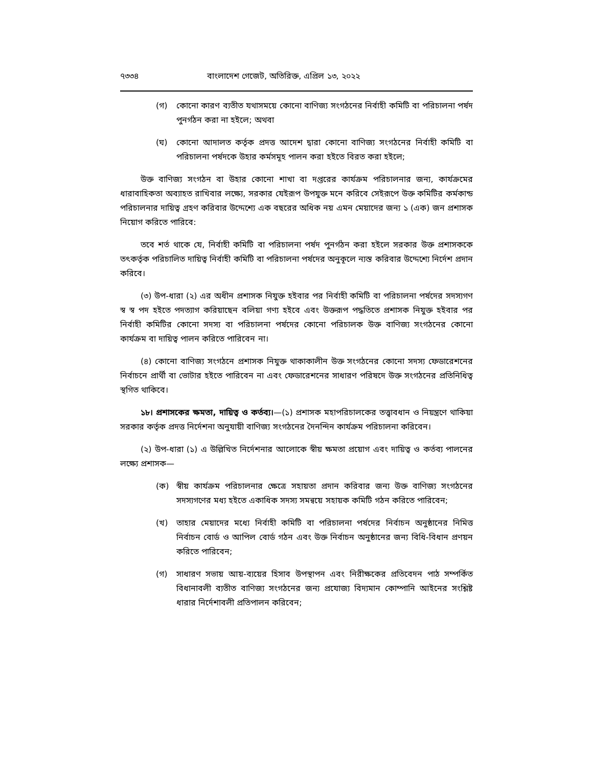৭৩৩৪ বাংলাদেশ গেজেট, অতিরিক্ত, এপ্রিল ১৩, ২০২২
(গ) কোনো কারণ ব্যতীত যথাসময়ে কোনো বাণিজ্য সংগঠনের নির্বাহী কমিটি বা পরিচালনা পর্ষদ পুনর্গঠন করা না হইলে; অথবা
(ঘ) কোনো আদালত কর্তৃক প্রদত্ত আদেশ দ্বারা কোনো বাণিজ্য সংগঠনের নির্বাহী কমিটি বা পরিচালনা পর্ষদকে উহার কর্মসমূহ পালন করা হইতে বিরত করা হইলে;
উক্ত বাণিজ্য সংগঠন বা উহার কোনো শাখা বা দপ্তরের কার্যক্রম পরিচালনার জন্য, কার্যক্রমের ধারাবাহিকতা অব্যাহত রাখিবার লক্ষ্যে, সরকার যেইরূপ উপযুক্ত মনে করিবে সেইরূপে উক্ত কমিটির কর্মকান্ড পরিচালনার দায়িত্ব গ্রহণ করিবার উদ্দেশ্যে এক বছরের অধিক নয় এমন মেয়াদের জন্য ১ (এক) জন প্রশাসক নিয়োগ করিতে পারিবে:
তবে শর্ত থাকে যে, নির্বাহী কমিটি বা পরিচালনা পর্ষদ পুনর্গঠন করা হইলে সরকার উক্ত প্রশাসককে তৎকর্তৃক পরিচালিত দায়িত্ব নির্বাহী কমিটি বা পরিচালনা পর্ষদের অনুকূলে ন্যস্ত করিবার উদ্দেশ্যে নির্দেশ প্রদান করিবে।
(৩) উপ-ধারা (২) এর অধীন প্রশাসক নিযুক্ত হইবার পর নির্বাহী কমিটি বা পরিচালনা পর্ষদের সদস্যগণ স্ব স্ব পদ হইতে পদত্যাগ করিয়াছেন বলিয়া গণ্য হইবে এবং উক্তরূপ পদ্ধতিতে প্রশাসক নিযুক্ত হইবার পর নির্বাহী কমিটির কোনো সদস্য বা পরিচালনা পর্ষদের কোনো পরিচালক উক্ত বাণিজ্য সংগঠনের কোনো কার্যক্রম বা দায়িত্ব পালন করিতে পারিবেন না।
(৪) কোনো বাণিজ্য সংগঠনে প্রশাসক নিযুক্ত থাকাকালীন উক্ত সংগঠনের কোনো সদস্য ফেডারেশনের নির্বাচনে প্রার্থী বা ভোটার হইতে পারিবেন না এবং ফেডারেশনের সাধারণ পরিষদে উক্ত সংগঠনের প্রতিনিধিত্ব স্থগিত থাকিবে।
১৮। প্রশাসকের ক্ষমতা, দায়িত্ব ও কর্তব্য।—(১) প্রশাসক মহাপরিচালকের তত্ত্বাবধান ও নিয়ন্ত্রণে থাকিয়া সরকার কর্তৃক প্রদত্ত নির্দেশনা অনুযায়ী বাণিজ্য সংগঠনের দৈনন্দিন কার্যক্রম পরিচালনা করিবেন।
(২) উপ-ধারা (১) এ উল্লিখিত নির্দেশনার আলোকে স্বীয় ক্ষমতা প্রয়োগ এবং দায়িত্ব ও কর্তব্য পালনের লক্ষ্যে প্রশাসক—
(ক) স্বীয় কার্যক্রম পরিচালনার ক্ষেত্রে সহায়তা প্রদান করিবার জন্য উক্ত বাণিজ্য সংগঠনের সদস্যগণের মধ্য হইতে একাধিক সদস্য সমন্বয়ে সহায়ক কমিটি গঠন করিতে পারিবেন;
(খ) তাহার মেয়াদের মধ্যে নির্বাহী কমিটি বা পরিচালনা পর্ষদের নির্বাচন অনুষ্ঠানের নিমিত্ত নির্বাচন বোর্ড ও আপিল বোর্ড গঠন এবং উক্ত নির্বাচন অনুষ্ঠানের জন্য বিধি-বিধান প্রণয়ন করিতে পারিবেন;
(গ) সাধারণ সভায় আয়-ব্যয়ের হিসাব উপস্থাপন এবং নিরীক্ষকের প্রতিবেদন পাঠ সম্পর্কিত বিধানাবলী ব্যতীত বাণিজ্য সংগঠনের জন্য প্রযোজ্য বিদ্যমান কোম্পানি আইনের সংশ্লিষ্ট ধারার নির্দেশাবলী প্রতিপালন করিবেন;